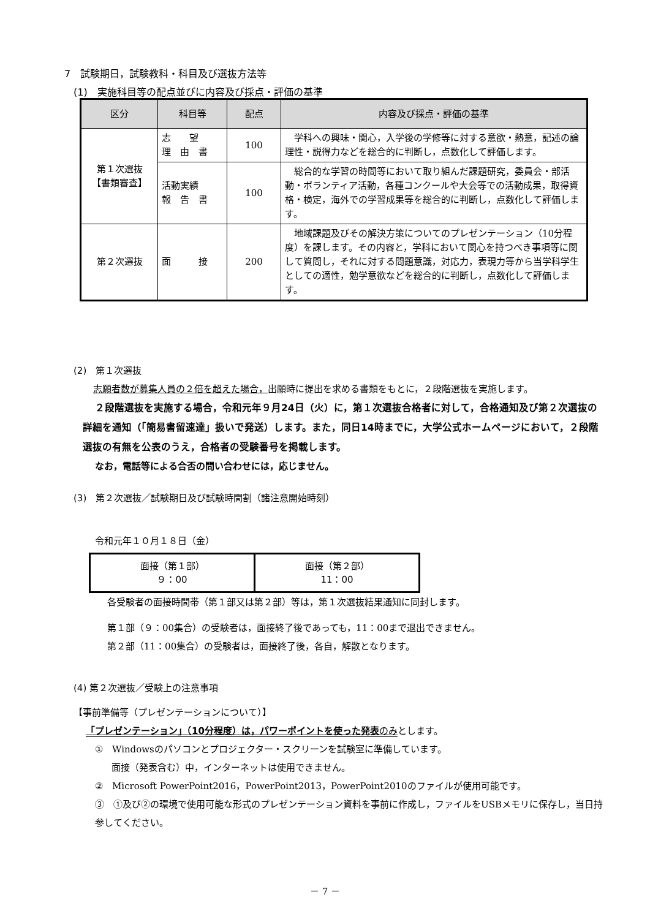7　試験期日，試験教科・科目及び選抜方法等
(1)　実施科目等の配点並びに内容及び採点・評価の基準
| 区分 | 科目等 | 配点 | 内容及び採点・評価の基準 |
| --- | --- | --- | --- |
| 第１次選抜 【書類審査】 | 志 望 理 由 書 | 100 | 学科への興味・関心，入学後の学修等に対する意欲・熱意，記述の論理性・説得力などを総合的に判断し，点数化して評価します。 |
| | 活動実績 報 告 書 | 100 | 総合的な学習の時間等において取り組んだ課題研究，委員会・部活動・ボランティア活動，各種コンクールや大会等での活動成果，取得資格・検定，海外での学習成果等を総合的に判断し，点数化して評価します。 |
| 第２次選抜 | 面 接 | 200 | 地域課題及びその解決方策についてのプレゼンテーション（10分程度）を課します。その内容と，学科において関心を持つべき事項等に関して質問し，それに対する問題意識，対応力，表現力等から当学科学生としての適性，勉学意欲などを総合的に判断し，点数化して評価します。 |
(2)　第１次選抜
志願者数が募集人員の２倍を超えた場合，出願時に提出を求める書類をもとに，２段階選抜を実施します。
２段階選抜を実施する場合，令和元年９月24日（火）に，第１次選抜合格者に対して，合格通知及び第２次選抜の詳細を通知（「簡易書留速達」扱いで発送）します。また，同日14時までに，大学公式ホームページにおいて，２段階選抜の有無を公表のうえ，合格者の受験番号を掲載します。
なお，電話等による合否の問い合わせには，応じません。
(3)　第２次選抜／試験期日及び試験時間割（諸注意開始時刻）
令和元年１０月１８日（金）
| 面接（第１部） ９：00 | 面接（第２部） 11：00 |
各受験者の面接時間帯（第１部又は第２部）等は，第１次選抜結果通知に同封します。
第１部（９：00集合）の受験者は，面接終了後であっても，11：00まで退出できません。
第２部（11：00集合）の受験者は，面接終了後，各自，解散となります。
(4) 第２次選抜／受験上の注意事項
【事前準備等（プレゼンテーションについて）】
「プレゼンテーション」（10分程度）は，パワーポイントを使った発表 のみとします。
①　Windowsのパソコンとプロジェクター・スクリーンを試験室に準備しています。
面接（発表含む）中，インターネットは使用できません。
②　Microsoft PowerPoint2016，PowerPoint2013，PowerPoint2010のファイルが使用可能です。
③　①及び②の環境で使用可能な形式のプレゼンテーション資料を事前に作成し，ファイルをUSBメモリに保存し，当日持参してください。
－ 7 －